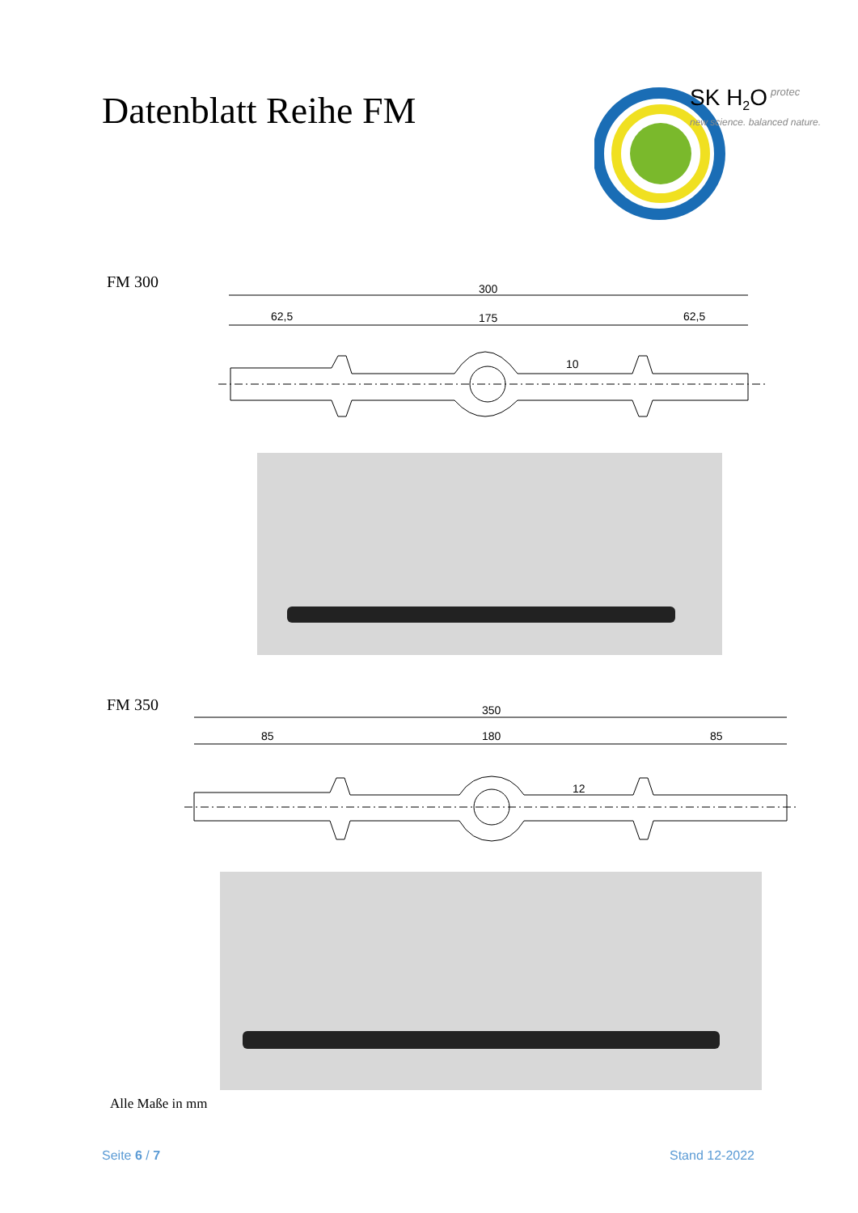Datenblatt Reihe FM
SK H2O
protec
new science. balanced nature.
FM 300
300
62,5
175
62,5
10
FM 350
350
85
180
85
12
Alle Maße in mm
Seite 6 / 7 Stand 12-2022